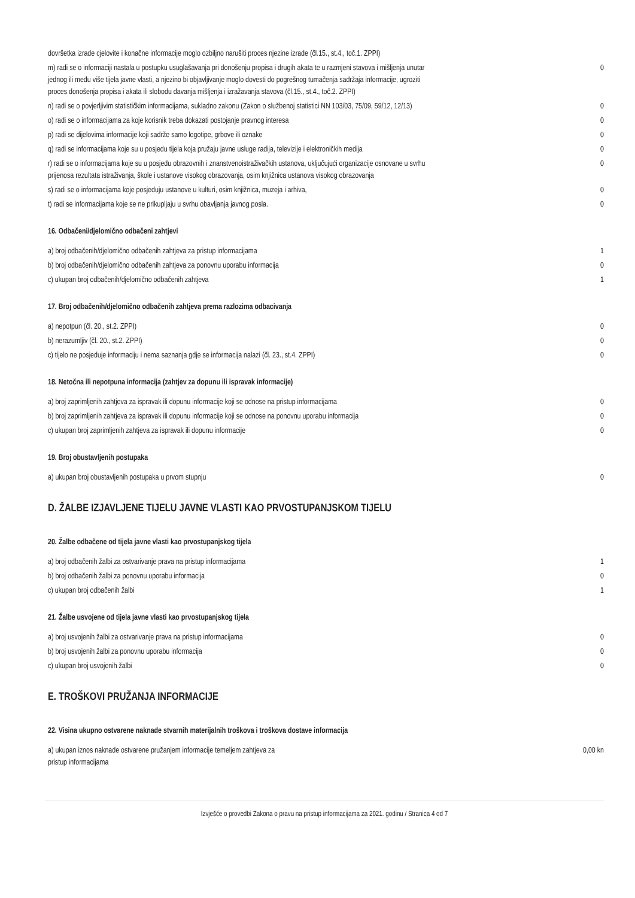| dovršetka izrade cjelovite i konačne informacije moglo ozbiljno narušiti proces njezine izrade (čl.15., st.4., toč.1. ZPPI) | |
| m) radi se o informaciji nastala u postupku usuglašavanja pri donošenju propisa i drugih akata te u razmjeni stavova i mišljenja unutar jednog ili među više tijela javne vlasti, a njezino bi objavljivanje moglo dovesti do pogrešnog tumačenja sadržaja informacije, ugroziti proces donošenja propisa i akata ili slobodu davanja mišljenja i izražavanja stavova (čl.15., st.4., toč.2. ZPPI) | 0 |
| n) radi se o povjerljivim statističkim informacijama, sukladno zakonu (Zakon o službenoj statistici NN 103/03, 75/09, 59/12, 12/13) | 0 |
| o) radi se o informacijama za koje korisnik treba dokazati postojanje pravnog interesa | 0 |
| p) radi se dijelovima informacije koji sadrže samo logotipe, grbove ili oznake | 0 |
| q) radi se informacijama koje su u posjedu tijela koja pružaju javne usluge radija, televizije i elektroničkih medija | 0 |
| r) radi se o informacijama koje su u posjedu obrazovnih i znanstvenoistraživačkih ustanova, uključujući organizacije osnovane u svrhu prijenosa rezultata istraživanja, škole i ustanove visokog obrazovanja, osim knjižnica ustanova visokog obrazovanja | 0 |
| s) radi se o informacijama koje posjeduju ustanove u kulturi, osim knjižnica, muzeja i arhiva, | 0 |
| t) radi se informacijama koje se ne prikupljaju u svrhu obavljanja javnog posla. | 0 |
16. Odbačeni/djelomično odbačeni zahtjevi
| a) broj odbačenih/djelomično odbačenih zahtjeva za pristup informacijama | 1 |
| b) broj odbačenih/djelomično odbačenih zahtjeva za ponovnu uporabu informacija | 0 |
| c) ukupan broj odbačenih/djelomično odbačenih zahtjeva | 1 |
17. Broj odbačenih/djelomično odbačenih zahtjeva prema razlozima odbacivanja
| a) nepotpun (čl. 20., st.2. ZPPI) | 0 |
| b) nerazumljiv (čl. 20., st.2. ZPPI) | 0 |
| c) tijelo ne posjeduje informaciju i nema saznanja gdje se informacija nalazi (čl. 23., st.4. ZPPI) | 0 |
18. Netočna ili nepotpuna informacija (zahtjev za dopunu ili ispravak informacije)
| a) broj zaprimljenih zahtjeva za ispravak ili dopunu informacije koji se odnose na pristup informacijama | 0 |
| b) broj zaprimljenih zahtjeva za ispravak ili dopunu informacije koji se odnose na ponovnu uporabu informacija | 0 |
| c) ukupan broj zaprimljenih zahtjeva za ispravak ili dopunu informacije | 0 |
19. Broj obustavljenih postupaka
| a) ukupan broj obustavljenih postupaka u prvom stupnju | 0 |
D. ŽALBE IZJAVLJENE TIJELU JAVNE VLASTI KAO PRVOSTUPANJSKOM TIJELU
20. Žalbe odbačene od tijela javne vlasti kao prvostupanjskog tijela
| a) broj odbačenih žalbi za ostvarivanje prava na pristup informacijama | 1 |
| b) broj odbačenih žalbi za ponovnu uporabu informacija | 0 |
| c) ukupan broj odbačenih žalbi | 1 |
21. Žalbe usvojene od tijela javne vlasti kao prvostupanjskog tijela
| a) broj usvojenih žalbi za ostvarivanje prava na pristup informacijama | 0 |
| b) broj usvojenih žalbi za ponovnu uporabu informacija | 0 |
| c) ukupan broj usvojenih žalbi | 0 |
E. TROŠKOVI PRUŽANJA INFORMACIJE
22. Visina ukupno ostvarene naknade stvarnih materijalnih troškova i troškova dostave informacija
| a) ukupan iznos naknade ostvarene pružanjem informacije temeljem zahtjeva za pristup informacijama | 0,00 kn |
Izvješće o provedbi Zakona o pravu na pristup informacijama za 2021. godinu / Stranica 4 od 7